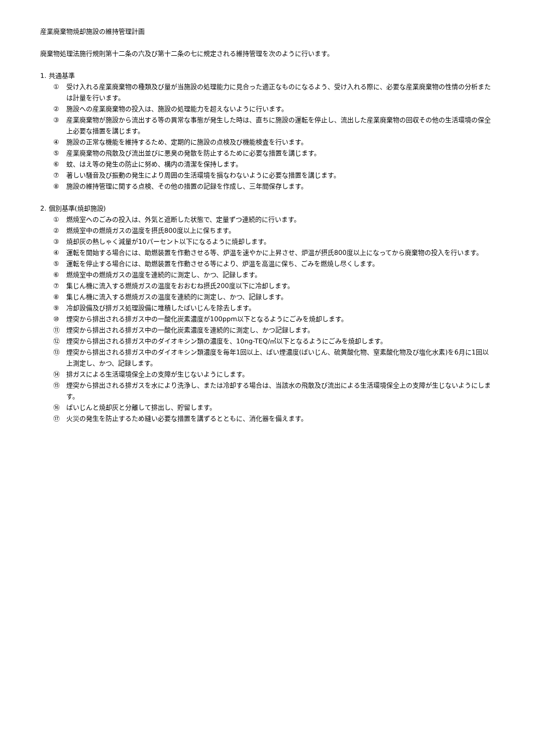産業廃棄物焼却施設の維持管理計画
廃棄物処理法施行規則第十二条の六及び第十二条の七に規定される維持管理を次のように行います。
1. 共通基準
① 受け入れる産業廃棄物の種類及び量が当施設の処理能力に見合った適正なものになるよう、受け入れる際に、必要な産業廃棄物の性情の分析または計量を行います。
② 施設への産業廃棄物の投入は、施設の処理能力を超えないように行います。
③ 産業廃棄物が施設から流出する等の異常な事態が発生した時は、直ちに施設の運転を停止し、流出した産業廃棄物の回収その他の生活環境の保全上必要な措置を講じます。
④ 施設の正常な機能を維持するため、定期的に施設の点検及び機能検査を行います。
⑤ 産業廃棄物の飛散及び流出並びに悪臭の発散を防止するために必要な措置を講じます。
⑥ 蚊、はえ等の発生の防止に努め、構内の清潔を保持します。
⑦ 著しい騒音及び振動の発生により周囲の生活環境を損なわないように必要な措置を講じます。
⑧ 施設の維持管理に関する点検、その他の措置の記録を作成し、三年間保存します。
2. 個別基準(焼却施設)
① 燃焼室へのごみの投入は、外気と遮断した状態で、定量ずつ連続的に行います。
② 燃焼室中の燃焼ガスの温度を摂氏800度以上に保ちます。
③ 焼却灰の熱しゃく減量が10パーセント以下になるように焼却します。
④ 運転を開始する場合には、助燃装置を作動させる等、炉温を速やかに上昇させ、炉温が摂氏800度以上になってから廃棄物の投入を行います。
⑤ 運転を停止する場合には、助燃装置を作動させる等により、炉温を高温に保ち、ごみを燃焼し尽くします。
⑥ 燃焼室中の燃焼ガスの温度を連続的に測定し、かつ、記録します。
⑦ 集じん機に流入する燃焼ガスの温度をおおむね摂氏200度以下に冷却します。
⑧ 集じん機に流入する燃焼ガスの温度を連続的に測定し、かつ、記録します。
⑨ 冷却設備及び排ガス処理設備に堆積したばいじんを除去します。
⑩ 煙突から排出される排ガス中の一酸化炭素濃度が100ppm以下となるようにごみを焼却します。
⑪ 煙突から排出される排ガス中の一酸化炭素濃度を連続的に測定し、かつ記録します。
⑫ 煙突から排出される排ガス中のダイオキシン類の濃度を、10ng-TEQ/㎥以下となるようにごみを焼却します。
⑬ 煙突から排出される排ガス中のダイオキシン類濃度を毎年1回以上、ばい煙濃度(ばいじん、硫黄酸化物、窒素酸化物及び塩化水素)を6月に1回以上測定し、かつ、記録します。
⑭ 排ガスによる生活環境保全上の支障が生じないようにします。
⑮ 煙突から排出される排ガスを水により洗浄し、または冷却する場合は、当該水の飛散及び流出による生活環境保全上の支障が生じないようにします。
⑯ ばいじんと焼却灰と分離して排出し、貯留します。
⑰ 火災の発生を防止するため縫い必要な措置を講ずるとともに、消化器を備えます。